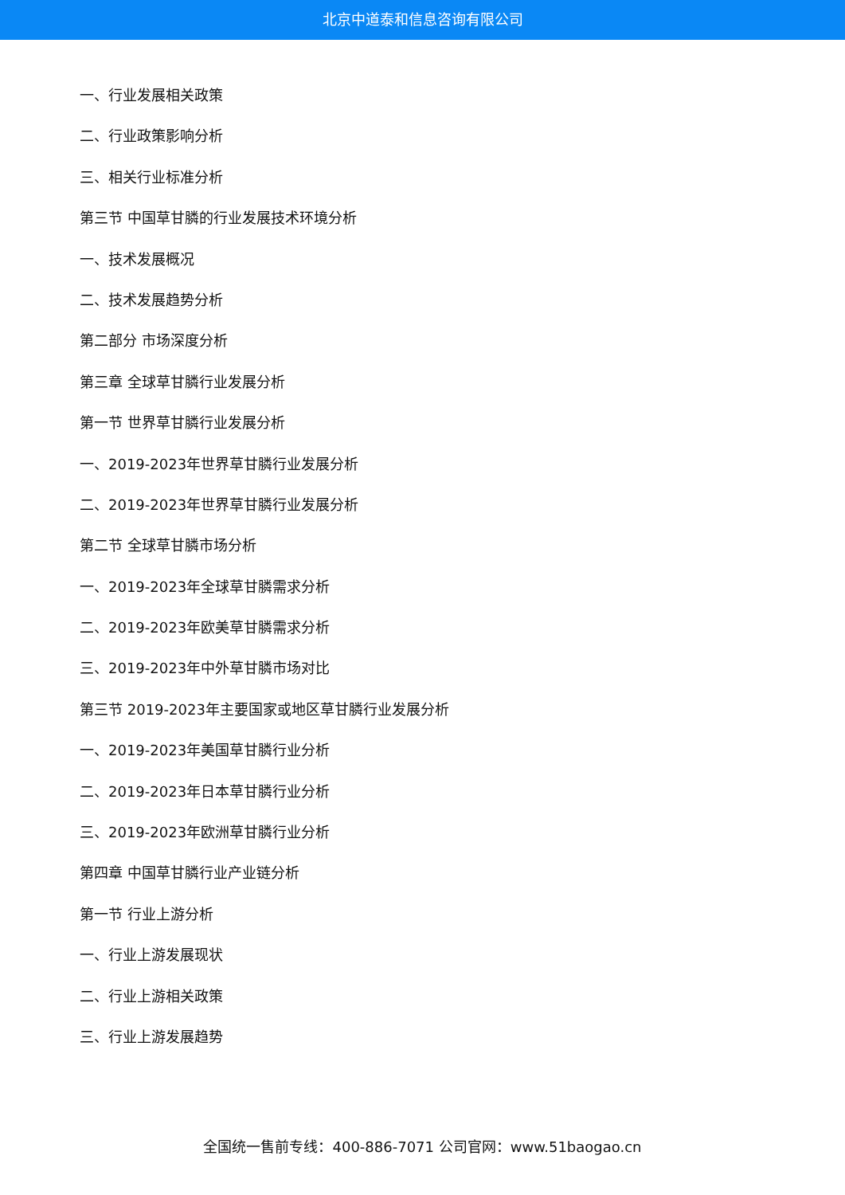北京中道泰和信息咨询有限公司
一、行业发展相关政策
二、行业政策影响分析
三、相关行业标准分析
第三节 中国草甘膦的行业发展技术环境分析
一、技术发展概况
二、技术发展趋势分析
第二部分 市场深度分析
第三章 全球草甘膦行业发展分析
第一节 世界草甘膦行业发展分析
一、2019-2023年世界草甘膦行业发展分析
二、2019-2023年世界草甘膦行业发展分析
第二节 全球草甘膦市场分析
一、2019-2023年全球草甘膦需求分析
二、2019-2023年欧美草甘膦需求分析
三、2019-2023年中外草甘膦市场对比
第三节 2019-2023年主要国家或地区草甘膦行业发展分析
一、2019-2023年美国草甘膦行业分析
二、2019-2023年日本草甘膦行业分析
三、2019-2023年欧洲草甘膦行业分析
第四章 中国草甘膦行业产业链分析
第一节 行业上游分析
一、行业上游发展现状
二、行业上游相关政策
三、行业上游发展趋势
全国统一售前专线：400-886-7071 公司官网：www.51baogao.cn